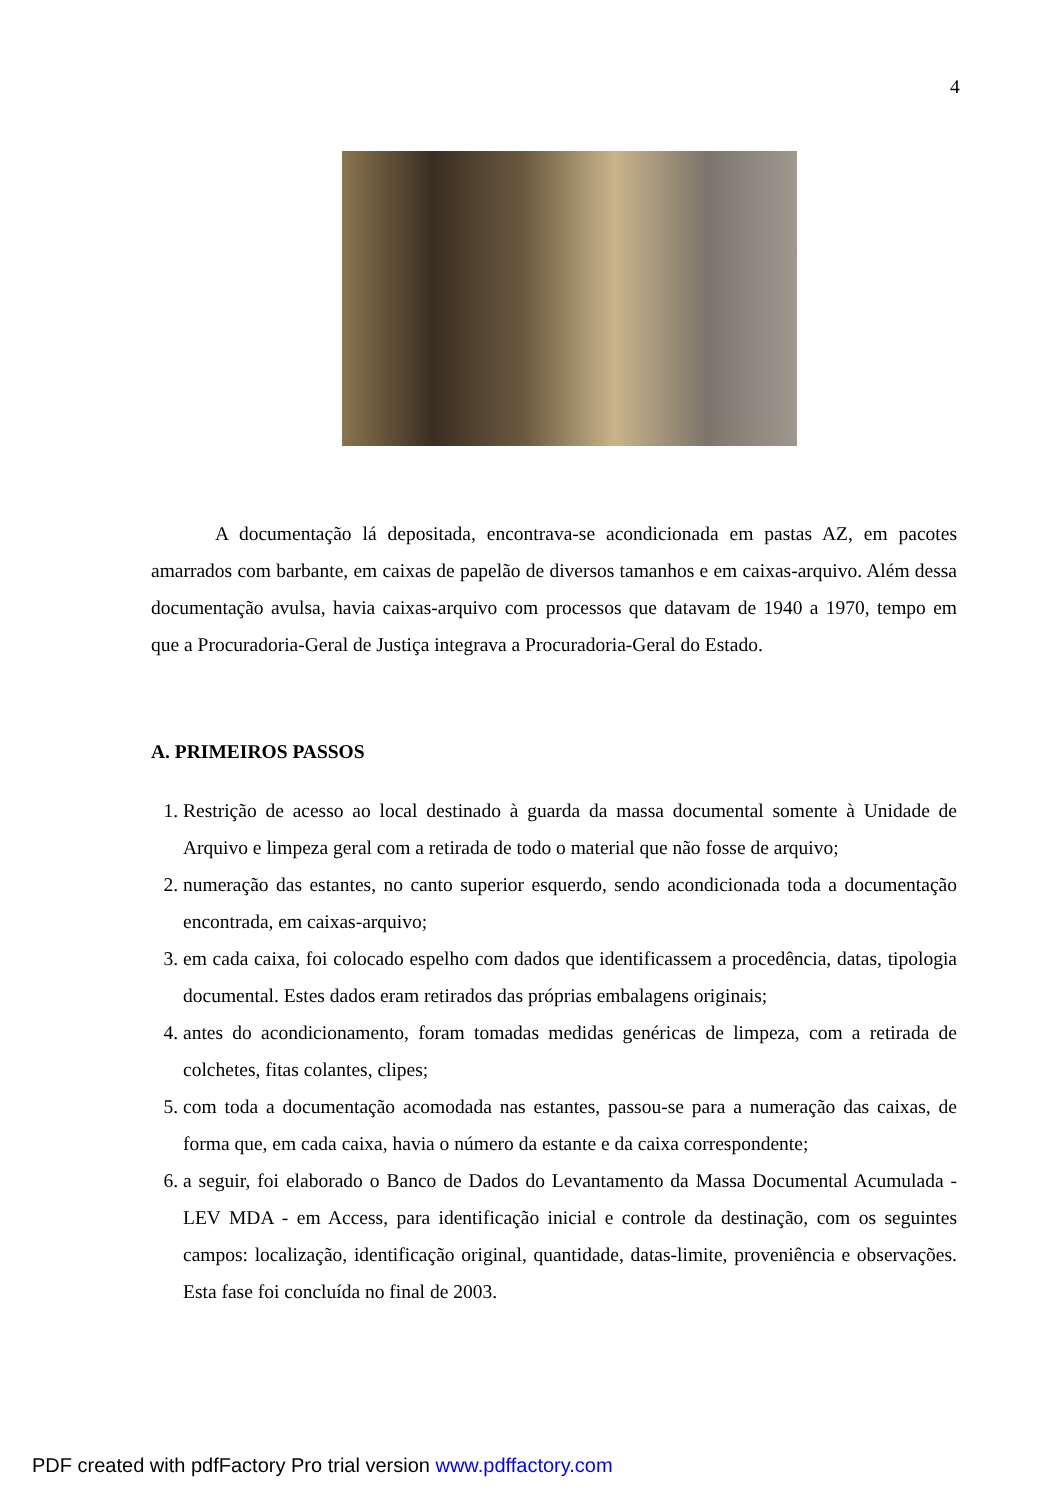4
A documentação lá depositada, encontrava-se acondicionada em pastas AZ, em pacotes amarrados com barbante, em caixas de papelão de diversos tamanhos e em caixas-arquivo. Além dessa documentação avulsa, havia caixas-arquivo com processos que datavam de 1940 a 1970, tempo em que a Procuradoria-Geral de Justiça integrava a Procuradoria-Geral do Estado.
A. PRIMEIROS PASSOS
1. Restrição de acesso ao local destinado à guarda da massa documental somente à Unidade de Arquivo e limpeza geral com a retirada de todo o material que não fosse de arquivo;
2. numeração das estantes, no canto superior esquerdo, sendo acondicionada toda a documentação encontrada, em caixas-arquivo;
3. em cada caixa, foi colocado espelho com dados que identificassem a procedência, datas, tipologia documental. Estes dados eram retirados das próprias embalagens originais;
4. antes do acondicionamento, foram tomadas medidas genéricas de limpeza, com a retirada de colchetes, fitas colantes, clipes;
5. com toda a documentação acomodada nas estantes, passou-se para a numeração das caixas, de forma que, em cada caixa, havia o número da estante e da caixa correspondente;
6. a seguir, foi elaborado o Banco de Dados do Levantamento da Massa Documental Acumulada - LEV MDA - em Access, para identificação inicial e controle da destinação, com os seguintes campos: localização, identificação original, quantidade, datas-limite, proveniência e observações. Esta fase foi concluída no final de 2003.
PDF created with pdfFactory Pro trial version www.pdffactory.com